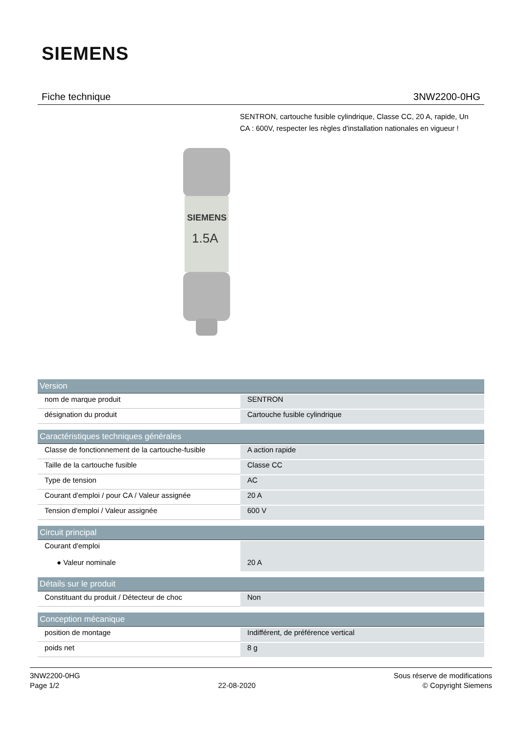SIEMENS
Fiche technique 3NW2200-0HG
SENTRON, cartouche fusible cylindrique, Classe CC, 20 A, rapide, Un CA : 600V, respecter les règles d'installation nationales en vigueur !
SIEMENS
1.5A
| Version | |
| --- | --- |
| nom de marque produit | SENTRON |
| désignation du produit | Cartouche fusible cylindrique |
| Caractéristiques techniques générales | |
| Classe de fonctionnement de la cartouche-fusible | A action rapide |
| Taille de la cartouche fusible | Classe CC |
| Type de tension | AC |
| Courant d'emploi / pour CA / Valeur assignée | 20 A |
| Tension d'emploi / Valeur assignée | 600 V |
| Circuit principal | |
| Courant d'emploi ● Valeur nominale | 20 A |
| Détails sur le produit | |
| Constituant du produit / Détecteur de choc | Non |
| Conception mécanique | |
| position de montage | Indifférent, de préférence vertical |
| poids net | 8 g |
3NW2200-0HG
Page 1/2
22-08-2020 Sous réserve de modifications
© Copyright Siemens